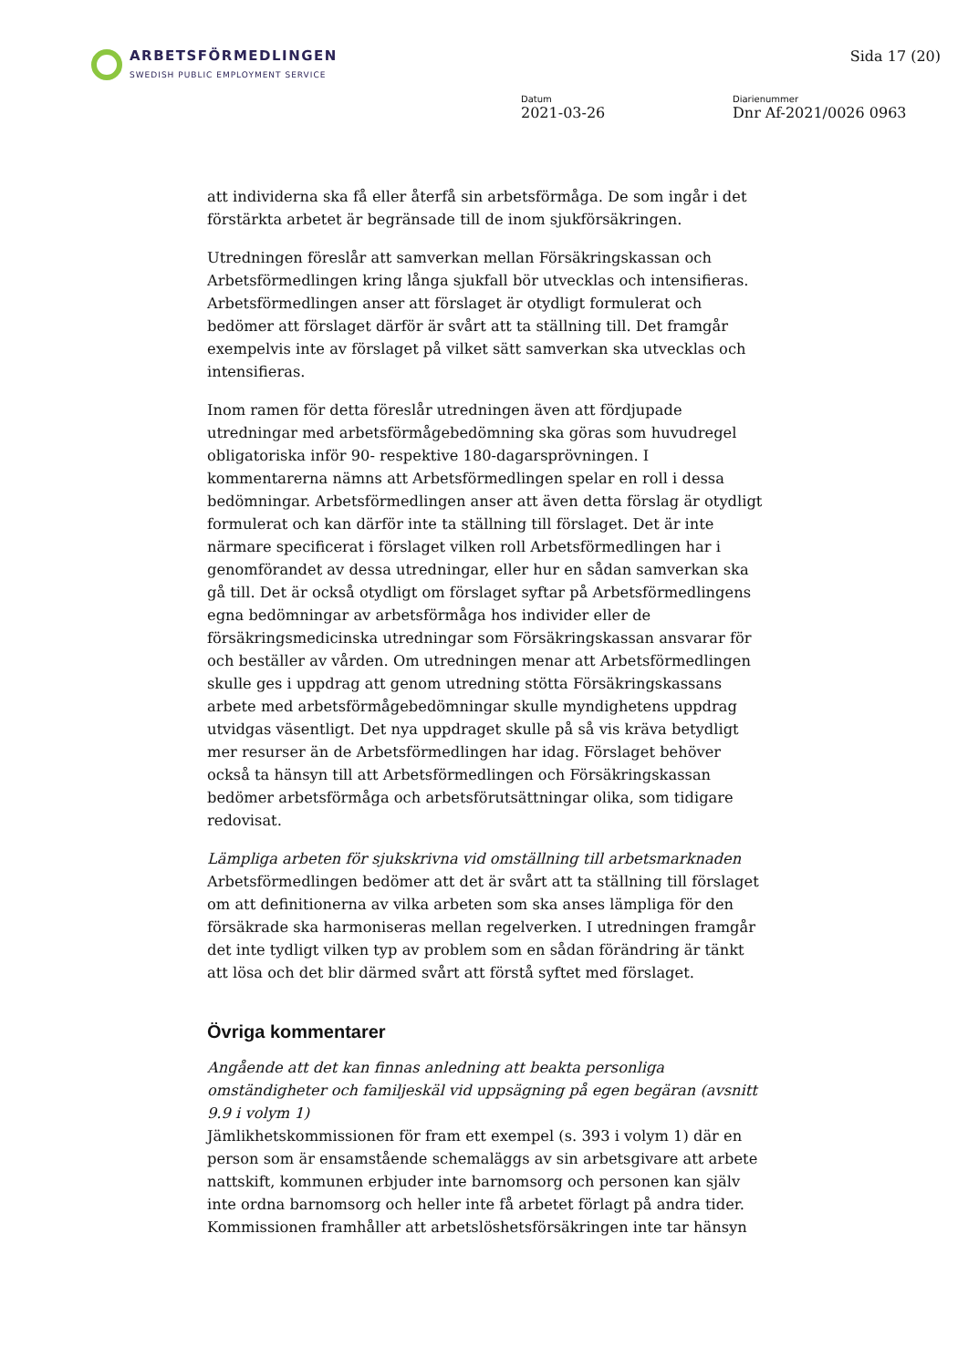ARBETSFÖRMEDLINGEN
SWEDISH PUBLIC EMPLOYMENT SERVICE
Sida 17 (20)
Datum
2021-03-26
Diarienummer
Dnr Af-2021/0026 0963
att individerna ska få eller återfå sin arbetsförmåga. De som ingår i det förstärkta arbetet är begränsade till de inom sjukförsäkringen.
Utredningen föreslår att samverkan mellan Försäkringskassan och Arbetsförmedlingen kring långa sjukfall bör utvecklas och intensifieras. Arbetsförmedlingen anser att förslaget är otydligt formulerat och bedömer att förslaget därför är svårt att ta ställning till. Det framgår exempelvis inte av förslaget på vilket sätt samverkan ska utvecklas och intensifieras.
Inom ramen för detta föreslår utredningen även att fördjupade utredningar med arbetsförmågebedömning ska göras som huvudregel obligatoriska inför 90- respektive 180-dagarsprövningen. I kommentarerna nämns att Arbetsförmedlingen spelar en roll i dessa bedömningar. Arbetsförmedlingen anser att även detta förslag är otydligt formulerat och kan därför inte ta ställning till förslaget. Det är inte närmare specificerat i förslaget vilken roll Arbetsförmedlingen har i genomförandet av dessa utredningar, eller hur en sådan samverkan ska gå till. Det är också otydligt om förslaget syftar på Arbetsförmedlingens egna bedömningar av arbetsförmåga hos individer eller de försäkringsmedicinska utredningar som Försäkringskassan ansvarar för och beställer av vården. Om utredningen menar att Arbetsförmedlingen skulle ges i uppdrag att genom utredning stötta Försäkringskassans arbete med arbetsförmågebedömningar skulle myndighetens uppdrag utvidgas väsentligt. Det nya uppdraget skulle på så vis kräva betydligt mer resurser än de Arbetsförmedlingen har idag. Förslaget behöver också ta hänsyn till att Arbetsförmedlingen och Försäkringskassan bedömer arbetsförmåga och arbetsförutsättningar olika, som tidigare redovisat.
Lämpliga arbeten för sjukskrivna vid omställning till arbetsmarknaden
Arbetsförmedlingen bedömer att det är svårt att ta ställning till förslaget om att definitionerna av vilka arbeten som ska anses lämpliga för den försäkrade ska harmoniseras mellan regelverken. I utredningen framgår det inte tydligt vilken typ av problem som en sådan förändring är tänkt att lösa och det blir därmed svårt att förstå syftet med förslaget.
Övriga kommentarer
Angående att det kan finnas anledning att beakta personliga omständigheter och familjeskäl vid uppsägning på egen begäran (avsnitt 9.9 i volym 1)
Jämlikhetskommissionen för fram ett exempel (s. 393 i volym 1) där en person som är ensamstående schemaläggs av sin arbetsgivare att arbete nattskift, kommunen erbjuder inte barnomsorg och personen kan själv inte ordna barnomsorg och heller inte få arbetet förlagt på andra tider. Kommissionen framhåller att arbetslöshetsförsäkringen inte tar hänsyn